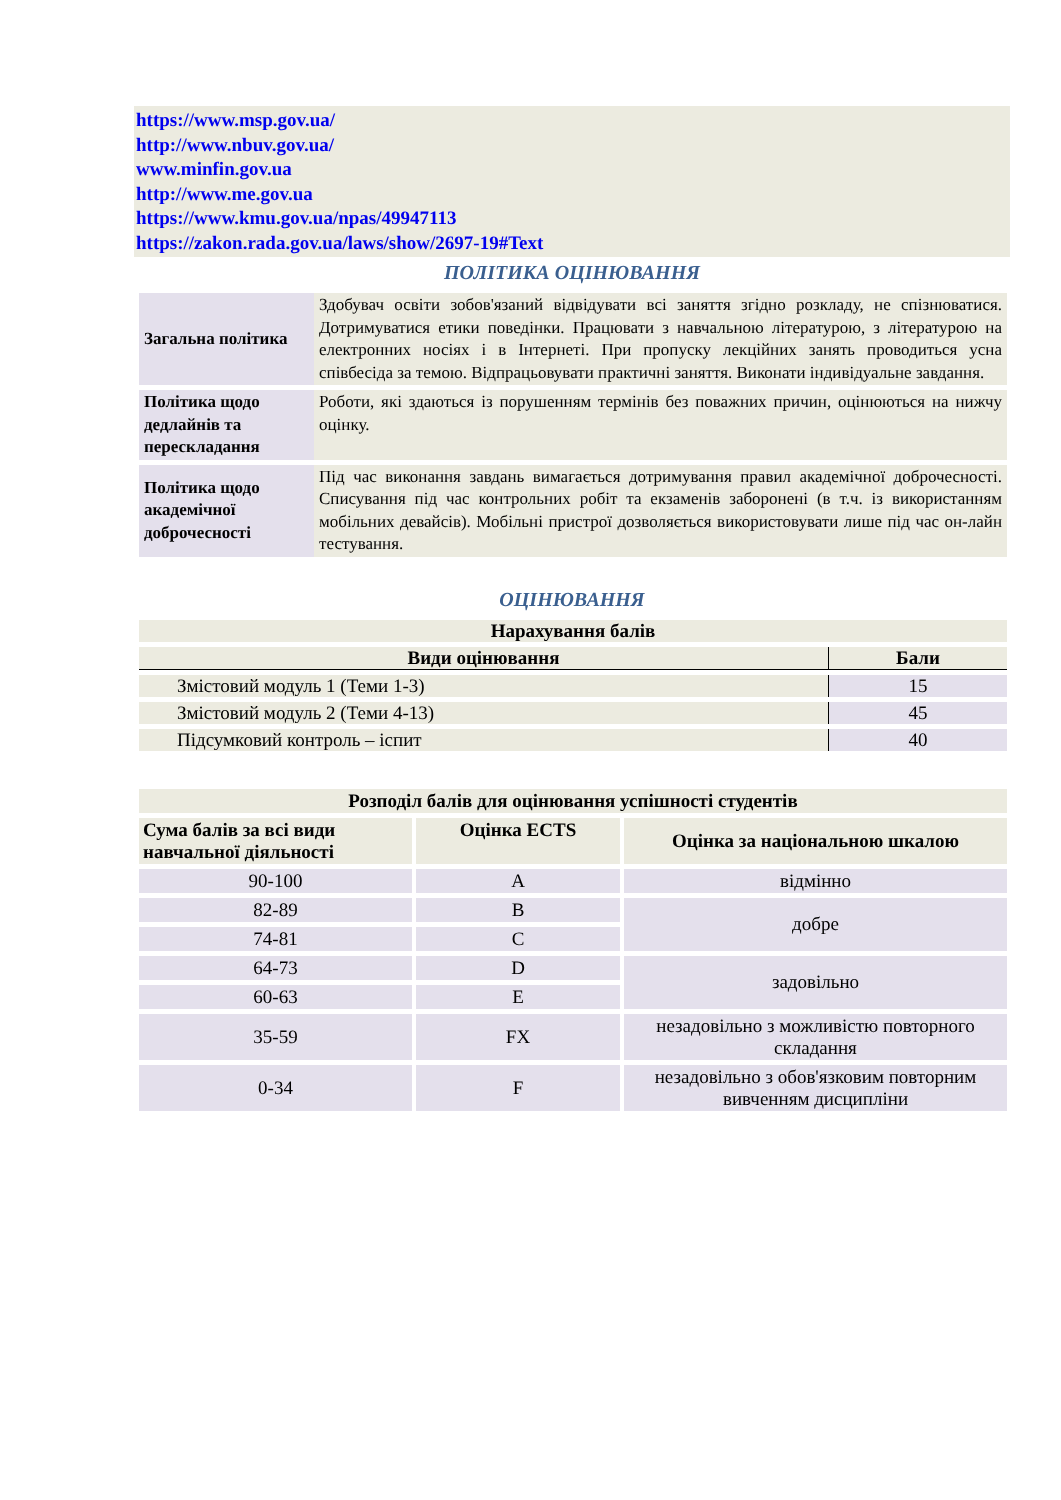https://www.msp.gov.ua/
http://www.nbuv.gov.ua/
www.minfin.gov.ua
http://www.me.gov.ua
https://www.kmu.gov.ua/npas/49947113
https://zakon.rada.gov.ua/laws/show/2697-19#Text
ПОЛІТИКА ОЦІНЮВАННЯ
| Загальна політика | Здобувач освіти зобов'язаний відвідувати всі заняття згідно розкладу, не спізнюватися. Дотримуватися етики поведінки. Працювати з навчальною літературою, з літературою на електронних носіях і в Інтернеті. При пропуску лекційних занять проводиться усна співбесіда за темою. Відпрацьовувати практичні заняття. Виконати індивідуальне завдання. |
| Політика щодо дедлайнів та перескладання | Роботи, які здаються із порушенням термінів без поважних причин, оцінюються на нижчу оцінку. |
| Політика щодо академічної доброчесності | Під час виконання завдань вимагається дотримування правил академічної доброчесності. Списування під час контрольних робіт та екзаменів заборонені (в т.ч. із використанням мобільних девайсів). Мобільні пристрої дозволяється використовувати лише під час он-лайн тестування. |
ОЦІНЮВАННЯ
| Нарахування балів | |
| --- | --- |
| Види оцінювання | Бали |
| Змістовий модуль 1 (Теми 1-3) | 15 |
| Змістовий модуль 2 (Теми 4-13) | 45 |
| Підсумковий контроль – іспит | 40 |
| Розподіл балів для оцінювання успішності студентів | | |
| --- | --- | --- |
| Сума балів за всі види навчальної діяльності | Оцінка ECTS | Оцінка за національною шкалою |
| 90-100 | A | відмінно |
| 82-89 | B | добре |
| 74-81 | C | |
| 64-73 | D | задовільно |
| 60-63 | E | |
| 35-59 | FX | незадовільно з можливістю повторного складання |
| 0-34 | F | незадовільно з обов'язковим повторним вивченням дисципліни |